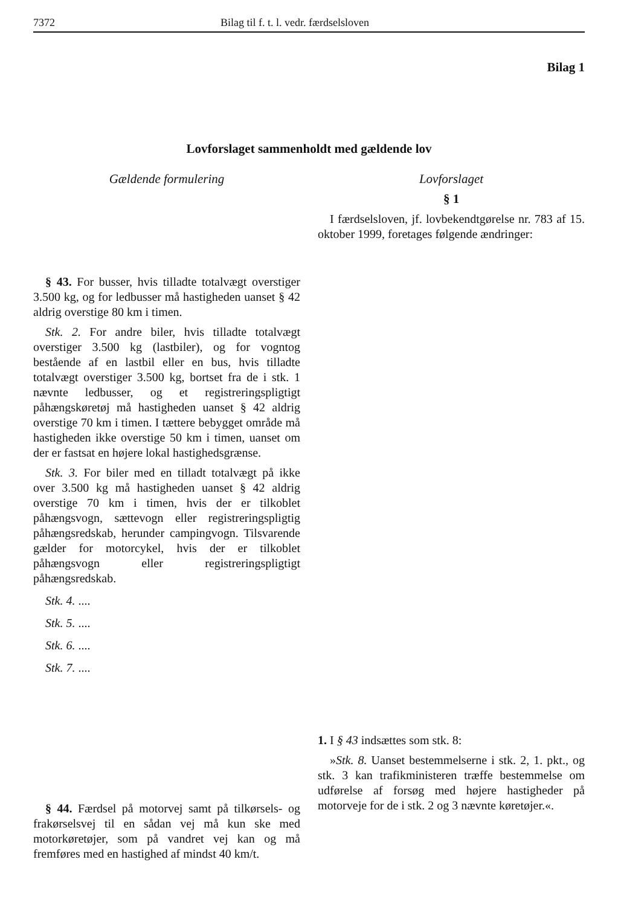7372 Bilag til f. t. l. vedr. færdselsloven
Bilag 1
Lovforslaget sammenholdt med gældende lov
Gældende formulering
§ 43. For busser, hvis tilladte totalvægt overstiger 3.500 kg, og for ledbusser må hastigheden uanset § 42 aldrig overstige 80 km i timen.
Stk. 2. For andre biler, hvis tilladte totalvægt overstiger 3.500 kg (lastbiler), og for vogntog bestående af en lastbil eller en bus, hvis tilladte totalvægt overstiger 3.500 kg, bortset fra de i stk. 1 nævnte ledbusser, og et registreringspligtigt påhængskøretøj må hastigheden uanset § 42 aldrig overstige 70 km i timen. I tættere bebygget område må hastigheden ikke overstige 50 km i timen, uanset om der er fastsat en højere lokal hastighedsgrænse.
Stk. 3. For biler med en tilladt totalvægt på ikke over 3.500 kg må hastigheden uanset § 42 aldrig overstige 70 km i timen, hvis der er tilkoblet påhængsvogn, sættevogn eller registreringspligtig påhængsredskab, herunder campingvogn. Tilsvarende gælder for motorcykel, hvis der er tilkoblet påhængsvogn eller registreringspligtigt påhængsredskab.
Stk. 4. ....
Stk. 5. ....
Stk. 6. ....
Stk. 7. ....
§ 44. Færdsel på motorvej samt på tilkørsels- og frakørselsvej til en sådan vej må kun ske med motorkøretøjer, som på vandret vej kan og må fremføres med en hastighed af mindst 40 km/t.
Lovforslaget
§ 1
I færdselsloven, jf. lovbekendtgørelse nr. 783 af 15. oktober 1999, foretages følgende ændringer:
1. I § 43 indsættes som stk. 8:
»Stk. 8. Uanset bestemmelserne i stk. 2, 1. pkt., og stk. 3 kan trafikministeren træffe bestemmelse om udførelse af forsøg med højere hastigheder på motorveje for de i stk. 2 og 3 nævnte køretøjer.«.